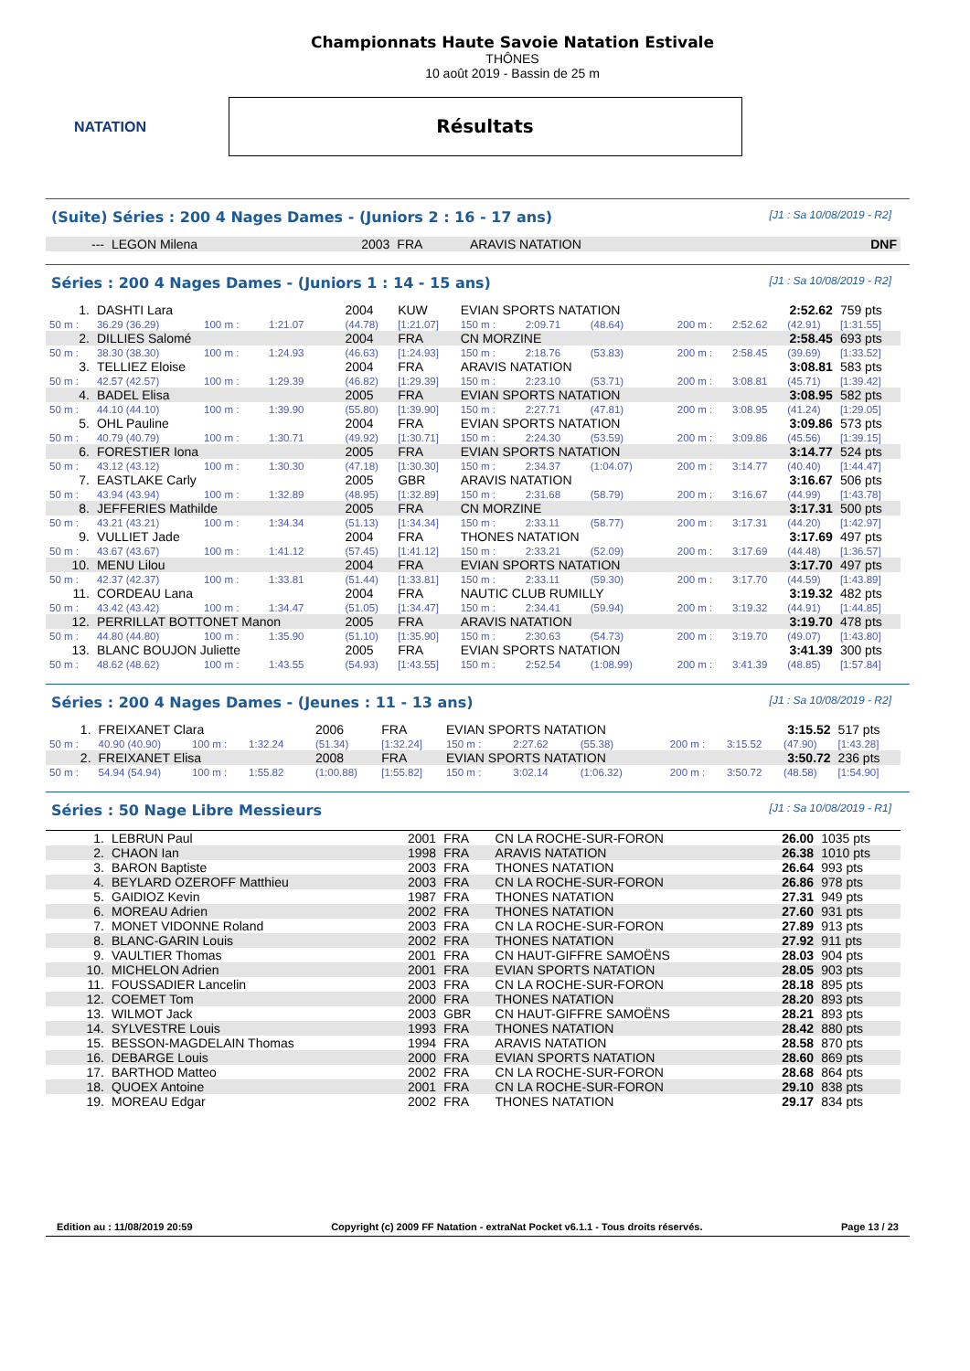NATATION
Championnats Haute Savoie Natation Estivale
THÔNES
10 août 2019 - Bassin de 25 m
Résultats
(Suite) Séries : 200 4 Nages Dames - (Juniors 2 : 16 - 17 ans) [J1 : Sa 10/08/2019 - R2]
| --- | LEGON Milena | 2003 | FRA | ARAVIS NATATION | DNF |
Séries : 200 4 Nages Dames - (Juniors 1 : 14 - 15 ans) [J1 : Sa 10/08/2019 - R2]
| 1. | DASHTI Lara | | | | 2004 | KUW | EVIAN SPORTS NATATION | | | | 2:52.62 | | | 759 pts |
| 50 m : | 36.29 (36.29) | 100 m : | 1:21.07 | | (44.78) | [1:21.07] | 150 m : | 2:09.71 | (48.64) | | 200 m : | 2:52.62 | (42.91) | [1:31.55] |
| 2. | DILLIES Salomé | | | | 2004 | FRA | CN MORZINE | | | | 2:58.45 | | | 693 pts |
| 50 m : | 38.30 (38.30) | 100 m : | 1:24.93 | | (46.63) | [1:24.93] | 150 m : | 2:18.76 | (53.83) | | 200 m : | 2:58.45 | (39.69) | [1:33.52] |
| 3. | TELLIEZ Eloise | | | | 2004 | FRA | ARAVIS NATATION | | | | 3:08.81 | | | 583 pts |
| 50 m : | 42.57 (42.57) | 100 m : | 1:29.39 | | (46.82) | [1:29.39] | 150 m : | 2:23.10 | (53.71) | | 200 m : | 3:08.81 | (45.71) | [1:39.42] |
| 4. | BADEL Elisa | | | | 2005 | FRA | EVIAN SPORTS NATATION | | | | 3:08.95 | | | 582 pts |
| 50 m : | 44.10 (44.10) | 100 m : | 1:39.90 | | (55.80) | [1:39.90] | 150 m : | 2:27.71 | (47.81) | | 200 m : | 3:08.95 | (41.24) | [1:29.05] |
| 5. | OHL Pauline | | | | 2004 | FRA | EVIAN SPORTS NATATION | | | | 3:09.86 | | | 573 pts |
| 50 m : | 40.79 (40.79) | 100 m : | 1:30.71 | | (49.92) | [1:30.71] | 150 m : | 2:24.30 | (53.59) | | 200 m : | 3:09.86 | (45.56) | [1:39.15] |
| 6. | FORESTIER Iona | | | | 2005 | FRA | EVIAN SPORTS NATATION | | | | 3:14.77 | | | 524 pts |
| 50 m : | 43.12 (43.12) | 100 m : | 1:30.30 | | (47.18) | [1:30.30] | 150 m : | 2:34.37 | (1:04.07) | | 200 m : | 3:14.77 | (40.40) | [1:44.47] |
| 7. | EASTLAKE Carly | | | | 2005 | GBR | ARAVIS NATATION | | | | 3:16.67 | | | 506 pts |
| 50 m : | 43.94 (43.94) | 100 m : | 1:32.89 | | (48.95) | [1:32.89] | 150 m : | 2:31.68 | (58.79) | | 200 m : | 3:16.67 | (44.99) | [1:43.78] |
| 8. | JEFFERIES Mathilde | | | | 2005 | FRA | CN MORZINE | | | | 3:17.31 | | | 500 pts |
| 50 m : | 43.21 (43.21) | 100 m : | 1:34.34 | | (51.13) | [1:34.34] | 150 m : | 2:33.11 | (58.77) | | 200 m : | 3:17.31 | (44.20) | [1:42.97] |
| 9. | VULLIET Jade | | | | 2004 | FRA | THONES NATATION | | | | 3:17.69 | | | 497 pts |
| 50 m : | 43.67 (43.67) | 100 m : | 1:41.12 | | (57.45) | [1:41.12] | 150 m : | 2:33.21 | (52.09) | | 200 m : | 3:17.69 | (44.48) | [1:36.57] |
| 10. | MENU Lilou | | | | 2004 | FRA | EVIAN SPORTS NATATION | | | | 3:17.70 | | | 497 pts |
| 50 m : | 42.37 (42.37) | 100 m : | 1:33.81 | | (51.44) | [1:33.81] | 150 m : | 2:33.11 | (59.30) | | 200 m : | 3:17.70 | (44.59) | [1:43.89] |
| 11. | CORDEAU Lana | | | | 2004 | FRA | NAUTIC CLUB RUMILLY | | | | 3:19.32 | | | 482 pts |
| 50 m : | 43.42 (43.42) | 100 m : | 1:34.47 | | (51.05) | [1:34.47] | 150 m : | 2:34.41 | (59.94) | | 200 m : | 3:19.32 | (44.91) | [1:44.85] |
| 12. | PERRILLAT BOTTONET Manon | | | | 2005 | FRA | ARAVIS NATATION | | | | 3:19.70 | | | 478 pts |
| 50 m : | 44.80 (44.80) | 100 m : | 1:35.90 | | (51.10) | [1:35.90] | 150 m : | 2:30.63 | (54.73) | | 200 m : | 3:19.70 | (49.07) | [1:43.80] |
| 13. | BLANC BOUJON Juliette | | | | 2005 | FRA | EVIAN SPORTS NATATION | | | | 3:41.39 | | | 300 pts |
| 50 m : | 48.62 (48.62) | 100 m : | 1:43.55 | | (54.93) | [1:43.55] | 150 m : | 2:52.54 | (1:08.99) | | 200 m : | 3:41.39 | (48.85) | [1:57.84] |
Séries : 200 4 Nages Dames - (Jeunes : 11 - 13 ans) [J1 : Sa 10/08/2019 - R2]
| 1. | FREIXANET Clara | | | | 2006 | FRA | EVIAN SPORTS NATATION | | | | 3:15.52 | | | 517 pts |
| 50 m : | 40.90 (40.90) | 100 m : | 1:32.24 | | (51.34) | [1:32.24] | 150 m : | 2:27.62 | (55.38) | | 200 m : | 3:15.52 | (47.90) | [1:43.28] |
| 2. | FREIXANET Elisa | | | | 2008 | FRA | EVIAN SPORTS NATATION | | | | 3:50.72 | | | 236 pts |
| 50 m : | 54.94 (54.94) | 100 m : | 1:55.82 | | (1:00.88) | [1:55.82] | 150 m : | 3:02.14 | (1:06.32) | | 200 m : | 3:50.72 | (48.58) | [1:54.90] |
Séries : 50 Nage Libre Messieurs [J1 : Sa 10/08/2019 - R1]
| 1. | LEBRUN Paul | 2001 | FRA | CN LA ROCHE-SUR-FORON | 26.00 | 1035 pts |
| 2. | CHAON Ian | 1998 | FRA | ARAVIS NATATION | 26.38 | 1010 pts |
| 3. | BARON Baptiste | 2003 | FRA | THONES NATATION | 26.64 | 993 pts |
| 4. | BEYLARD OZEROFF Matthieu | 2003 | FRA | CN LA ROCHE-SUR-FORON | 26.86 | 978 pts |
| 5. | GAIDIOZ Kevin | 1987 | FRA | THONES NATATION | 27.31 | 949 pts |
| 6. | MOREAU Adrien | 2002 | FRA | THONES NATATION | 27.60 | 931 pts |
| 7. | MONET VIDONNE Roland | 2003 | FRA | CN LA ROCHE-SUR-FORON | 27.89 | 913 pts |
| 8. | BLANC-GARIN Louis | 2002 | FRA | THONES NATATION | 27.92 | 911 pts |
| 9. | VAULTIER Thomas | 2001 | FRA | CN HAUT-GIFFRE SAMOËNS | 28.03 | 904 pts |
| 10. | MICHELON Adrien | 2001 | FRA | EVIAN SPORTS NATATION | 28.05 | 903 pts |
| 11. | FOUSSADIER Lancelin | 2003 | FRA | CN LA ROCHE-SUR-FORON | 28.18 | 895 pts |
| 12. | COEMET Tom | 2000 | FRA | THONES NATATION | 28.20 | 893 pts |
| 13. | WILMOT Jack | 2003 | GBR | CN HAUT-GIFFRE SAMOËNS | 28.21 | 893 pts |
| 14. | SYLVESTRE Louis | 1993 | FRA | THONES NATATION | 28.42 | 880 pts |
| 15. | BESSON-MAGDELAIN Thomas | 1994 | FRA | ARAVIS NATATION | 28.58 | 870 pts |
| 16. | DEBARGE Louis | 2000 | FRA | EVIAN SPORTS NATATION | 28.60 | 869 pts |
| 17. | BARTHOD Matteo | 2002 | FRA | CN LA ROCHE-SUR-FORON | 28.68 | 864 pts |
| 18. | QUOEX Antoine | 2001 | FRA | CN LA ROCHE-SUR-FORON | 29.10 | 838 pts |
| 19. | MOREAU Edgar | 2002 | FRA | THONES NATATION | 29.17 | 834 pts |
Edition au : 11/08/2019 20:59 Copyright (c) 2009 FF Natation - extraNat Pocket v6.1.1 - Tous droits réservés. Page 13 / 23